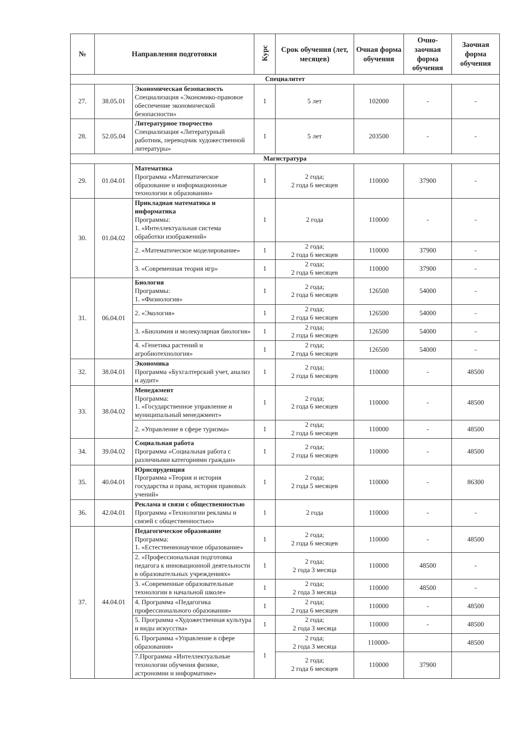| № | Направления подготовки | | Курс | Срок обучения (лет, месяцев) | Очная форма обучения | Очно-заочная форма обучения | Заочная форма обучения |
| --- | --- | --- | --- | --- | --- | --- | --- |
| Специалитет | | | | | | | |
| 27. | 38.05.01 | Экономическая безопасность Специализация «Экономико-правовое обеспечение экономической безопасности» | 1 | 5 лет | 102000 | - | - |
| 28. | 52.05.04 | Литературное творчество Специализация «Литературный работник, переводчик художественной литературы» | 1 | 5 лет | 203500 | - | - |
| Магистратура | | | | | | | |
| 29. | 01.04.01 | Математика Программа «Математическое образование и информационные технологии в образовании» | 1 | 2 года; 2 года 6 месяцев | 110000 | 37900 | - |
| 30. | 01.04.02 | Прикладная математика и информатика Программы: 1. «Интеллектуальная система обработки изображений» | 1 | 2 года | 110000 | - | - |
| | | 2. «Математическое моделирование» | 1 | 2 года; 2 года 6 месяцев | 110000 | 37900 | - |
| | | 3. «Современная теория игр» | 1 | 2 года; 2 года 6 месяцев | 110000 | 37900 | - |
| 31. | 06.04.01 | Биология Программы: 1. «Физиология» | 1 | 2 года; 2 года 6 месяцев | 126500 | 54000 | - |
| | | 2. «Экология» | 1 | 2 года; 2 года 6 месяцев | 126500 | 54000 | - |
| | | 3. «Биохимия и молекулярная биология» | 1 | 2 года; 2 года 6 месяцев | 126500 | 54000 | - |
| | | 4. «Генетика растений и агробиотехнология» | 1 | 2 года; 2 года 6 месяцев | 126500 | 54000 | - |
| 32. | 38.04.01 | Экономика Программа «Бухгалтерский учет, анализ и аудит» | 1 | 2 года; 2 года 6 месяцев | 110000 | - | 48500 |
| 33. | 38.04.02 | Менеджмент Программа: 1. «Государственное управление и муниципальный менеджмент» | 1 | 2 года; 2 года 6 месяцев | 110000 | - | 48500 |
| | | 2. «Управление в сфере туризма» | 1 | 2 года; 2 года 6 месяцев | 110000 | - | 48500 |
| 34. | 39.04.02 | Социальная работа Программа «Социальная работа с различными категориями граждан» | 1 | 2 года; 2 года 6 месяцев | 110000 | - | 48500 |
| 35. | 40.04.01 | Юриспруденция Программа «Теория и история государства и права, история правовых учений» | 1 | 2 года; 2 года 5 месяцев | 110000 | - | 86300 |
| 36. | 42.04.01 | Реклама и связи с общественностью Программа «Технологии рекламы и связей с общественностью» | 1 | 2 года | 110000 | - | - |
| 37. | 44.04.01 | Педагогическое образование Программа: 1. «Естественнонаучное образование» | 1 | 2 года; 2 года 6 месяцев | 110000 | - | 48500 |
| | | 2. «Профессиональная подготовка педагога к инновационной деятельности в образовательных учреждениях» | 1 | 2 года; 2 года 3 месяца | 110000 | 48500 | - |
| | | 3. «Современные образовательные технологии в начальной школе» | 1 | 2 года; 2 года 3 месяца | 110000 | 48500 | - |
| | | 4. Программа «Педагогика профессионального образования» | 1 | 2 года; 2 года 6 месяцев | 110000 | - | 48500 |
| | | 5. Программа «Художественная культура и виды искусства» | 1 | 2 года; 2 года 3 месяца | 110000 | - | 48500 |
| | | 6. Программа «Управление в сфере образования» | 1 | 2 года; 2 года 3 месяца | 110000- | | 48500 |
| | | 7.Программа «Интеллектуальные технологии обучения физике, астрономии и информатике» | | 2 года; 2 года 6 месяцев | 110000 | 37900 | |